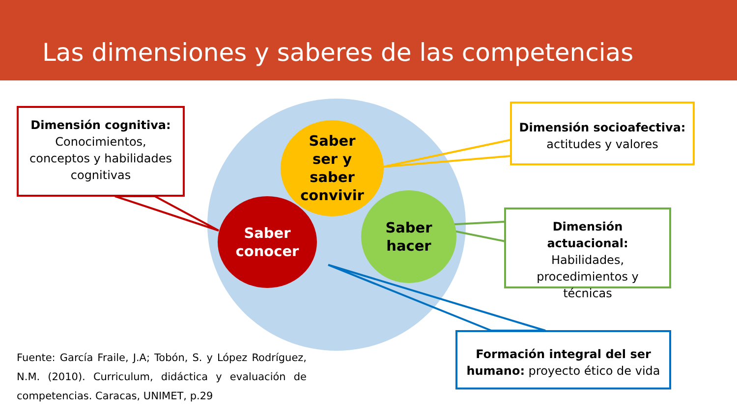Las dimensiones y saberes de las competencias
Saber
ser y
saber
convivir
Saber
hacer
Saber
conocer
Dimensión cognitiva:
Conocimientos, conceptos y habilidades cognitivas
Dimensión socioafectiva:
actitudes y valores
Dimensión actuacional:
Habilidades, procedimientos y técnicas
Formación integral del ser humano: proyecto ético de vida
Fuente: García Fraile, J.A; Tobón, S. y López Rodríguez, N.M. (2010). Curriculum, didáctica y evaluación de competencias. Caracas, UNIMET, p.29